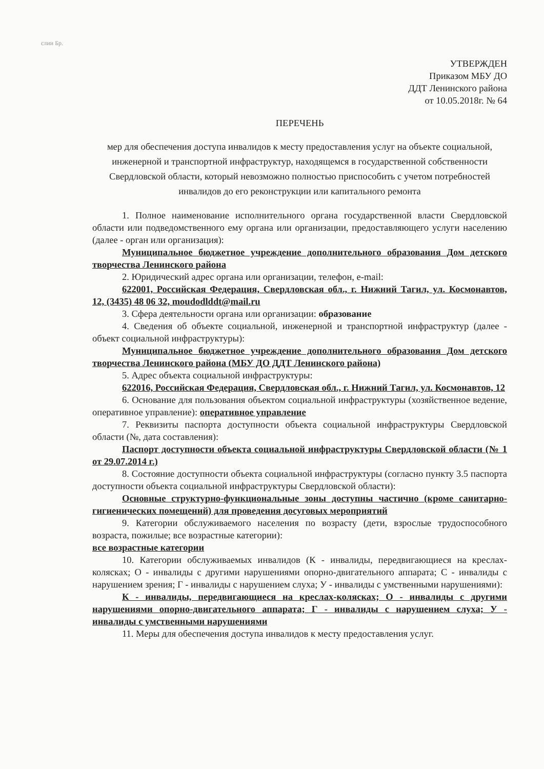слии Бр.
УТВЕРЖДЕН
Приказом МБУ ДО
ДДТ Ленинского района
от 10.05.2018г. № 64
ПЕРЕЧЕНЬ
мер для обеспечения доступа инвалидов к месту предоставления услуг на объекте социальной, инженерной и транспортной инфраструктур, находящемся в государственной собственности Свердловской области, который невозможно полностью приспособить с учетом потребностей инвалидов до его реконструкции или капитального ремонта
1. Полное наименование исполнительного органа государственной власти Свердловской области или подведомственного ему органа или организации, предоставляющего услуги населению (далее - орган или организация):
Муниципальное бюджетное учреждение дополнительного образования Дом детского творчества Ленинского района
2. Юридический адрес органа или организации, телефон, e-mail:
622001, Российская Федерация, Свердловская обл., г. Нижний Тагил, ул. Космонавтов, 12, (3435) 48 06 32, moudodlddt@mail.ru
3. Сфера деятельности органа или организации: образование
4. Сведения об объекте социальной, инженерной и транспортной инфраструктур (далее - объект социальной инфраструктуры):
Муниципальное бюджетное учреждение дополнительного образования Дом детского творчества Ленинского района (МБУ ДО ДДТ Ленинского района)
5. Адрес объекта социальной инфраструктуры:
622016, Российская Федерация, Свердловская обл., г. Нижний Тагил, ул. Космонавтов, 12
6. Основание для пользования объектом социальной инфраструктуры (хозяйственное ведение, оперативное управление): оперативное управление
7. Реквизиты паспорта доступности объекта социальной инфраструктуры Свердловской области (№, дата составления):
Паспорт доступности объекта социальной инфраструктуры Свердловской области (№ 1 от 29.07.2014 г.)
8. Состояние доступности объекта социальной инфраструктуры (согласно пункту 3.5 паспорта доступности объекта социальной инфраструктуры Свердловской области):
Основные структурно-функциональные зоны доступны частично (кроме санитарно-гигиенических помещений) для проведения досуговых мероприятий
9. Категории обслуживаемого населения по возрасту (дети, взрослые трудоспособного возраста, пожилые; все возрастные категории):
все возрастные категории
10. Категории обслуживаемых инвалидов (К - инвалиды, передвигающиеся на креслах-колясках; О - инвалиды с другими нарушениями опорно-двигательного аппарата; С - инвалиды с нарушением зрения; Г - инвалиды с нарушением слуха; У - инвалиды с умственными нарушениями):
К - инвалиды, передвигающиеся на креслах-колясках; О - инвалиды с другими нарушениями опорно-двигательного аппарата; Г - инвалиды с нарушением слуха; У - инвалиды с умственными нарушениями
11. Меры для обеспечения доступа инвалидов к месту предоставления услуг.